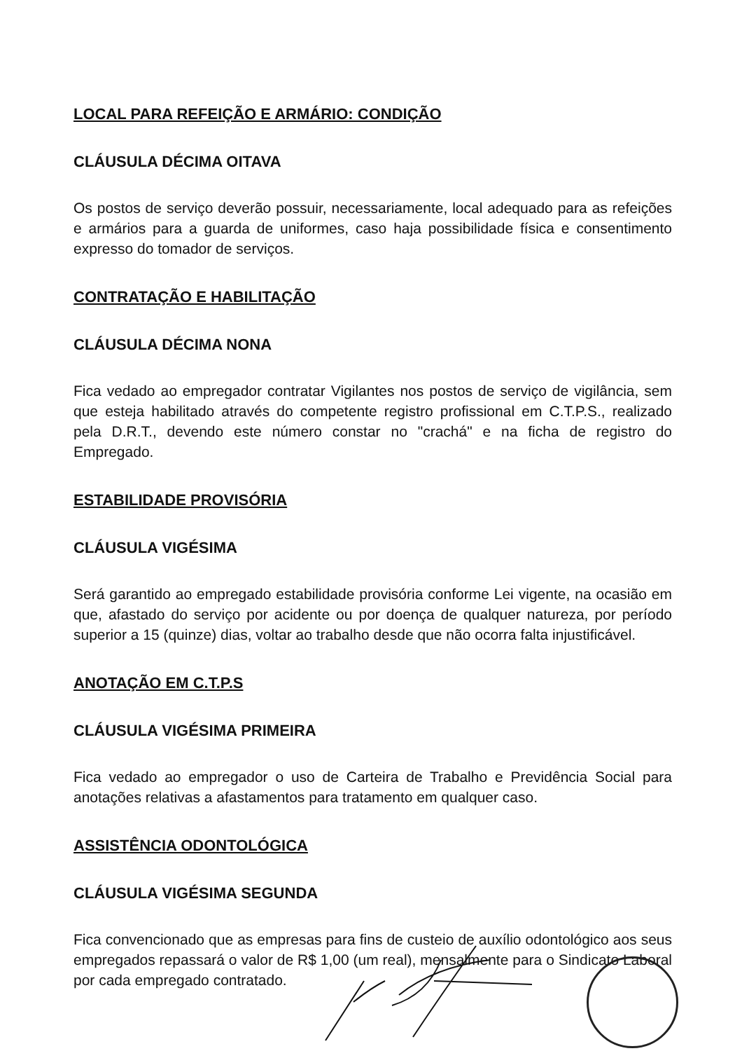LOCAL PARA REFEIÇÃO E ARMÁRIO: CONDIÇÃO
CLÁUSULA DÉCIMA OITAVA
Os postos de serviço deverão possuir, necessariamente, local adequado para as refeições e armários para a guarda de uniformes, caso haja possibilidade física e consentimento expresso do tomador de serviços.
CONTRATAÇÃO E HABILITAÇÃO
CLÁUSULA DÉCIMA NONA
Fica vedado ao empregador contratar Vigilantes nos postos de serviço de vigilância, sem que esteja habilitado através do competente registro profissional em C.T.P.S., realizado pela D.R.T., devendo este número constar no "crachá" e na ficha de registro do Empregado.
ESTABILIDADE PROVISÓRIA
CLÁUSULA VIGÉSIMA
Será garantido ao empregado estabilidade provisória conforme Lei vigente, na ocasião em que, afastado do serviço por acidente ou por doença de qualquer natureza, por período superior a 15 (quinze) dias, voltar ao trabalho desde que não ocorra falta injustificável.
ANOTAÇÃO EM C.T.P.S
CLÁUSULA VIGÉSIMA PRIMEIRA
Fica vedado ao empregador o uso de Carteira de Trabalho e Previdência Social para anotações relativas a afastamentos para tratamento em qualquer caso.
ASSISTÊNCIA ODONTOLÓGICA
CLÁUSULA VIGÉSIMA SEGUNDA
Fica convencionado que as empresas para fins de custeio de auxílio odontológico aos seus empregados repassará o valor de R$ 1,00 (um real), mensalmente para o Sindicato Laboral por cada empregado contratado.